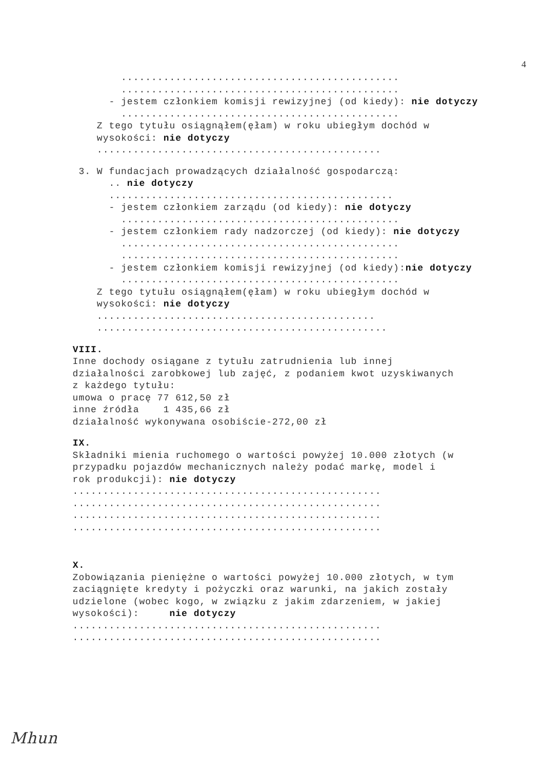4
..............................................
..............................................
- jestem członkiem komisji rewizyjnej (od kiedy): nie dotyczy
..............................................
Z tego tytułu osiągnąłem(ęłam) w roku ubiegłym dochód w
wysokości: nie dotyczy
...............................................
3. W fundacjach prowadzących działalność gospodarczą:
.. nie dotyczy
...............................................
- jestem członkiem zarządu (od kiedy): nie dotyczy
..............................................
- jestem członkiem rady nadzorczej (od kiedy): nie dotyczy
..............................................
..............................................
- jestem członkiem komisji rewizyjnej (od kiedy):nie dotyczy
..............................................
Z tego tytułu osiągnąłem(ęłam) w roku ubiegłym dochód w
wysokości: nie dotyczy
..............................................
................................................
VIII.
Inne dochody osiągane z tytułu zatrudnienia lub innej
działalności zarobkowej lub zajęć, z podaniem kwot uzyskiwanych
z każdego tytułu:
umowa o pracę 77 612,50 zł
inne źródła 1 435,66 zł
działalność wykonywana osobiście-272,00 zł
IX.
Składniki mienia ruchomego o wartości powyżej 10.000 złotych (w
przypadku pojazdów mechanicznych należy podać markę, model i
rok produkcji): nie dotyczy
...................................................
...................................................
...................................................
...................................................
X.
Zobowiązania pieniężne o wartości powyżej 10.000 złotych, w tym
zaciągnięte kredyty i pożyczki oraz warunki, na jakich zostały
udzielone (wobec kogo, w związku z jakim zdarzeniem, w jakiej
wysokości): nie dotyczy
...................................................
...................................................
Mhun